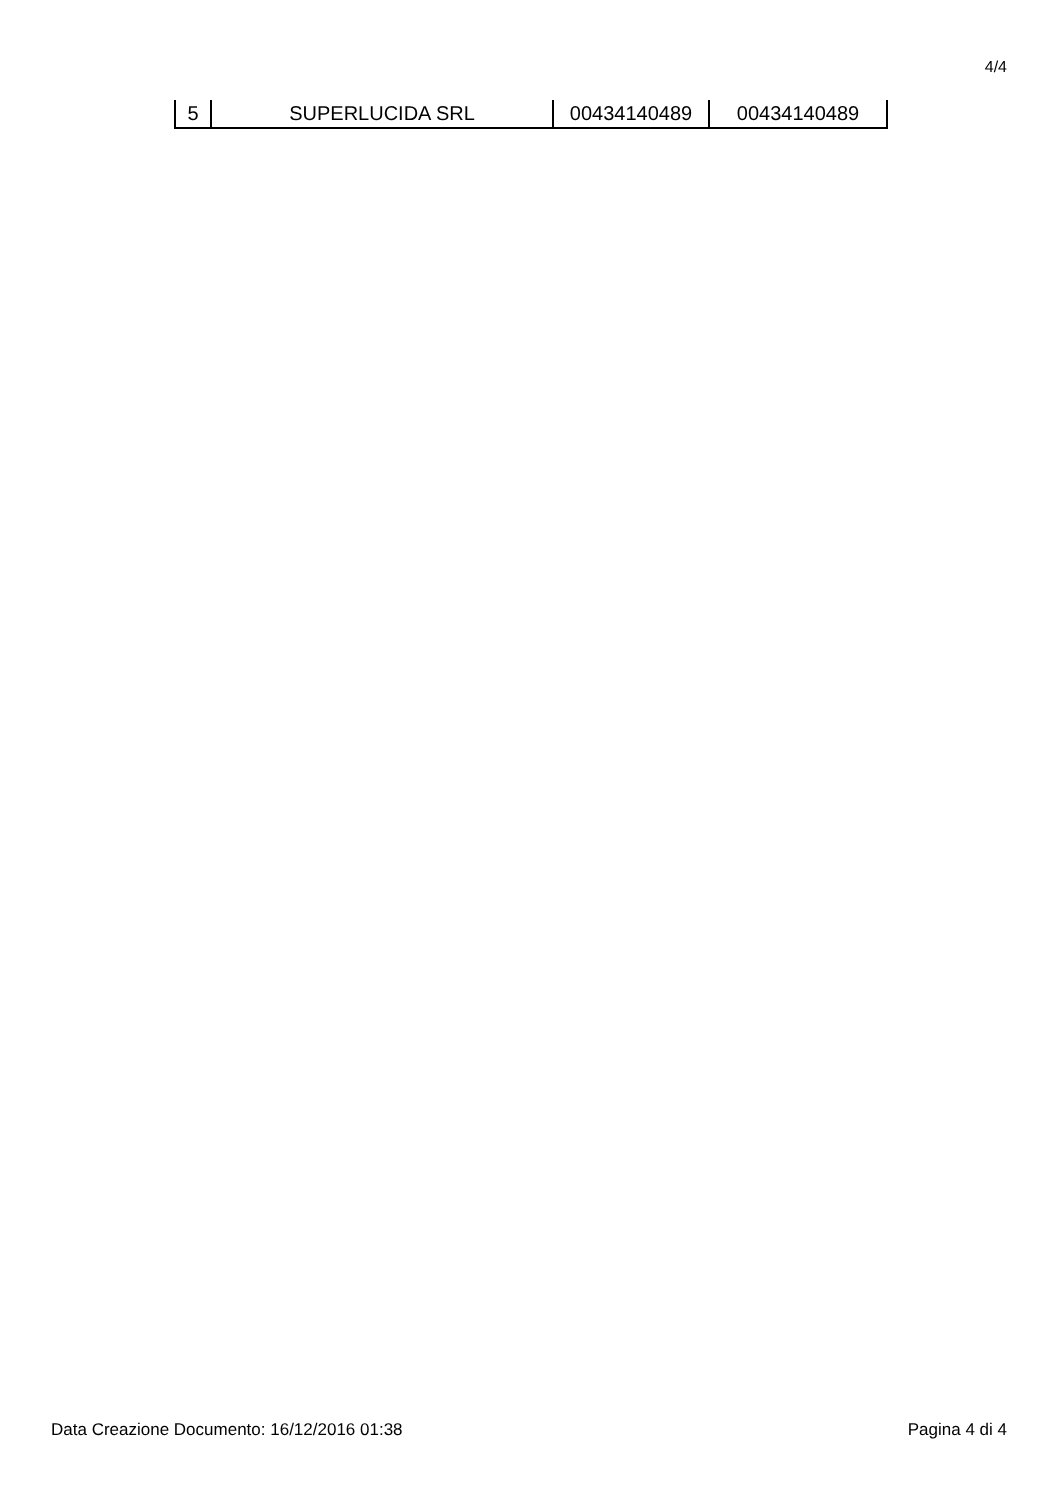4/4
| 5 | SUPERLUCIDA SRL | 00434140489 | 00434140489 |
Data Creazione Documento: 16/12/2016 01:38 Pagina 4 di 4